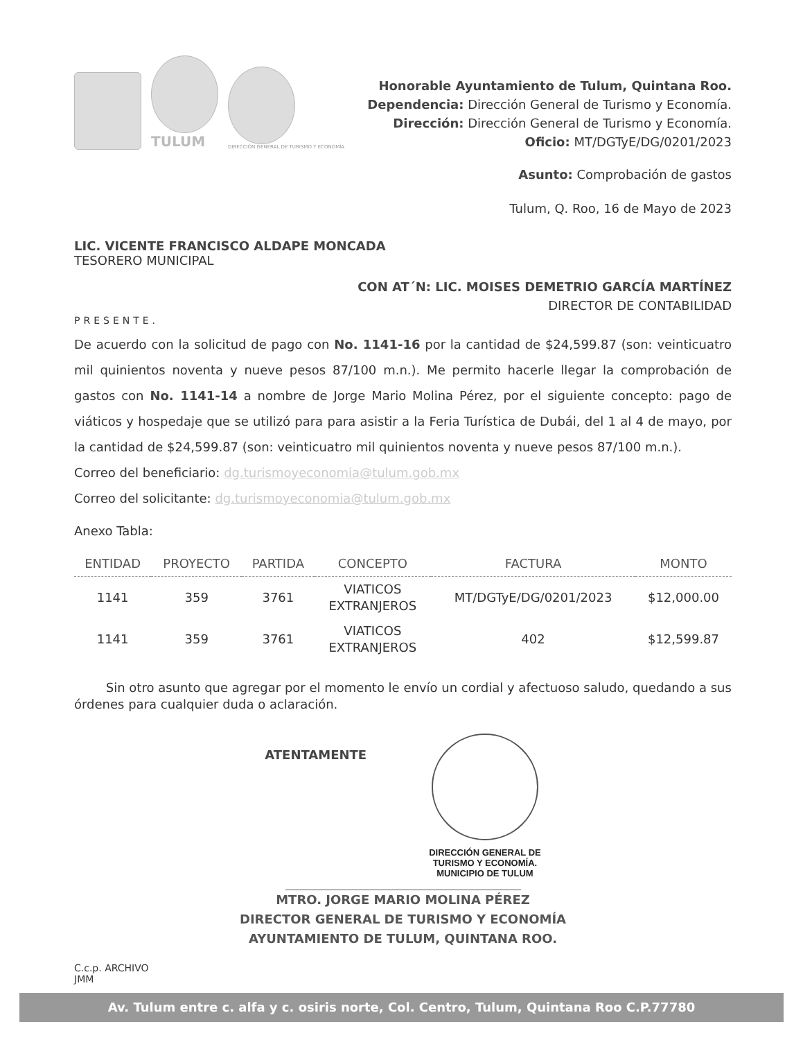TULUM
DIRECCIÓN GENERAL DE TURISMO Y ECONOMÍA
Honorable Ayuntamiento de Tulum, Quintana Roo.
Dependencia: Dirección General de Turismo y Economía.
Dirección: Dirección General de Turismo y Economía.
Oficio: MT/DGTyE/DG/0201/2023
Asunto: Comprobación de gastos
Tulum, Q. Roo, 16 de Mayo de 2023
LIC. VICENTE FRANCISCO ALDAPE MONCADA
TESORERO MUNICIPAL
CON AT´N: LIC. MOISES DEMETRIO GARCÍA MARTÍNEZ
DIRECTOR DE CONTABILIDAD
PRESENTE.
De acuerdo con la solicitud de pago con No. 1141-16 por la cantidad de $24,599.87 (son: veinticuatro mil quinientos noventa y nueve pesos 87/100 m.n.). Me permito hacerle llegar la comprobación de gastos con No. 1141-14 a nombre de Jorge Mario Molina Pérez, por el siguiente concepto: pago de viáticos y hospedaje que se utilizó para para asistir a la Feria Turística de Dubái, del 1 al 4 de mayo, por la cantidad de $24,599.87 (son: veinticuatro mil quinientos noventa y nueve pesos 87/100 m.n.).
Correo del beneficiario: dg.turismoyeconomia@tulum.gob.mx
Correo del solicitante: dg.turismoyeconomia@tulum.gob.mx
Anexo Tabla:
| ENTIDAD | PROYECTO | PARTIDA | CONCEPTO | FACTURA | MONTO |
| --- | --- | --- | --- | --- | --- |
| 1141 | 359 | 3761 | VIATICOS EXTRANJEROS | MT/DGTyE/DG/0201/2023 | $12,000.00 |
| 1141 | 359 | 3761 | VIATICOS EXTRANJEROS | 402 | $12,599.87 |
Sin otro asunto que agregar por el momento le envío un cordial y afectuoso saludo, quedando a sus órdenes para cualquier duda o aclaración.
ATENTAMENTE
DIRECCIÓN GENERAL DE
TURISMO Y ECONOMÍA.
MUNICIPIO DE TULUM
MTRO. JORGE MARIO MOLINA PÉREZ
DIRECTOR GENERAL DE TURISMO Y ECONOMÍA
AYUNTAMIENTO DE TULUM, QUINTANA ROO.
C.c.p. ARCHIVO
JMM
Av. Tulum entre c. alfa y c. osiris norte, Col. Centro, Tulum, Quintana Roo C.P.77780